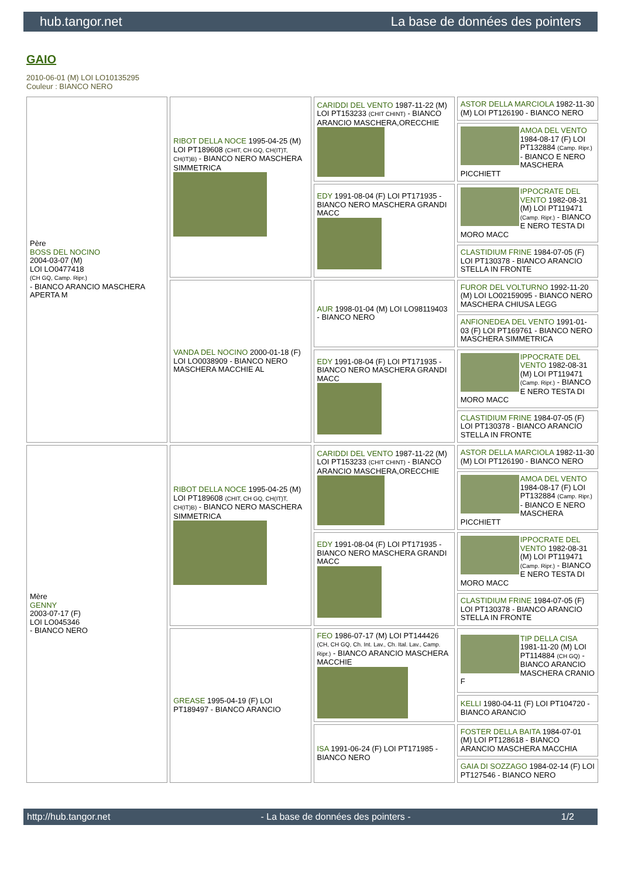hub.tangor.net La base de données des pointers
GAIO
2010-06-01 (M) LOI LO10135295
Couleur : BIANCO NERO
| Père BOSS DEL NOCINO 2004-03-07 (M) LOI LO0477418 (CH GQ, Camp. Ripr.) - BIANCO ARANCIO MASCHERA APERTA M | RIBOT DELLA NOCE 1995-04-25 (M) LOI PT189608 (CHIT, CH GQ, CH(IT)T, CH(IT)B) - BIANCO NERO MASCHERA SIMMETRICA | CARIDDI DEL VENTO 1987-11-22 (M) LOI PT153233 (CHIT CHINT) - BIANCO ARANCIO MASCHERA,ORECCHIE | ASTOR DELLA MARCIOLA 1982-11-30 (M) LOI PT126190 - BIANCO NERO |
| | | | AMOA DEL VENTO 1984-08-17 (F) LOI PT132884 (Camp. Ripr.) - BIANCO E NERO MASCHERA PICCHIETT |
| | | EDY 1991-08-04 (F) LOI PT171935 - BIANCO NERO MASCHERA GRANDI MACC | IPPOCRATE DEL VENTO 1982-08-31 (M) LOI PT119471 (Camp. Ripr.) - BIANCO E NERO TESTA DI MORO MACC |
| | | | CLASTIDIUM FRINE 1984-07-05 (F) LOI PT130378 - BIANCO ARANCIO STELLA IN FRONTE |
| | VANDA DEL NOCINO 2000-01-18 (F) LOI LO0038909 - BIANCO NERO MASCHERA MACCHIE AL | AUR 1998-01-04 (M) LOI LO98119403 - BIANCO NERO | FUROR DEL VOLTURNO 1992-11-20 (M) LOI LO02159095 - BIANCO NERO MASCHERA CHIUSA LEGG |
| | | | ANFIONEDEA DEL VENTO 1991-01-03 (F) LOI PT169761 - BIANCO NERO MASCHERA SIMMETRICA |
| | | EDY 1991-08-04 (F) LOI PT171935 - BIANCO NERO MASCHERA GRANDI MACC | IPPOCRATE DEL VENTO 1982-08-31 (M) LOI PT119471 (Camp. Ripr.) - BIANCO E NERO TESTA DI MORO MACC |
| | | | CLASTIDIUM FRINE 1984-07-05 (F) LOI PT130378 - BIANCO ARANCIO STELLA IN FRONTE |
| Mère GENNY 2003-07-17 (F) LOI LO045346 - BIANCO NERO | RIBOT DELLA NOCE 1995-04-25 (M) LOI PT189608 (CHIT, CH GQ, CH(IT)T, CH(IT)B) - BIANCO NERO MASCHERA SIMMETRICA | CARIDDI DEL VENTO 1987-11-22 (M) LOI PT153233 (CHIT CHINT) - BIANCO ARANCIO MASCHERA,ORECCHIE | ASTOR DELLA MARCIOLA 1982-11-30 (M) LOI PT126190 - BIANCO NERO |
| | | | AMOA DEL VENTO 1984-08-17 (F) LOI PT132884 (Camp. Ripr.) - BIANCO E NERO MASCHERA PICCHIETT |
| | | EDY 1991-08-04 (F) LOI PT171935 - BIANCO NERO MASCHERA GRANDI MACC | IPPOCRATE DEL VENTO 1982-08-31 (M) LOI PT119471 (Camp. Ripr.) - BIANCO E NERO TESTA DI MORO MACC |
| | | | CLASTIDIUM FRINE 1984-07-05 (F) LOI PT130378 - BIANCO ARANCIO STELLA IN FRONTE |
| | GREASE 1995-04-19 (F) LOI PT189497 - BIANCO ARANCIO | FEO 1986-07-17 (M) LOI PT144426 (CH, CH GQ, Ch. Int. Lav., Ch. Ital. Lav., Camp. Ripr.) - BIANCO ARANCIO MASCHERA MACCHIE | TIP DELLA CISA 1981-11-20 (M) LOI PT114884 (CH GQ) - BIANCO ARANCIO MASCHERA CRANIO F |
| | | | KELLI 1980-04-11 (F) LOI PT104720 - BIANCO ARANCIO |
| | | ISA 1991-06-24 (F) LOI PT171985 - BIANCO NERO | FOSTER DELLA BAITA 1984-07-01 (M) LOI PT128618 - BIANCO ARANCIO MASCHERA MACCHIA |
| | | | GAIA DI SOZZAGO 1984-02-14 (F) LOI PT127546 - BIANCO NERO |
http://hub.tangor.net - La base de données des pointers - 1/2